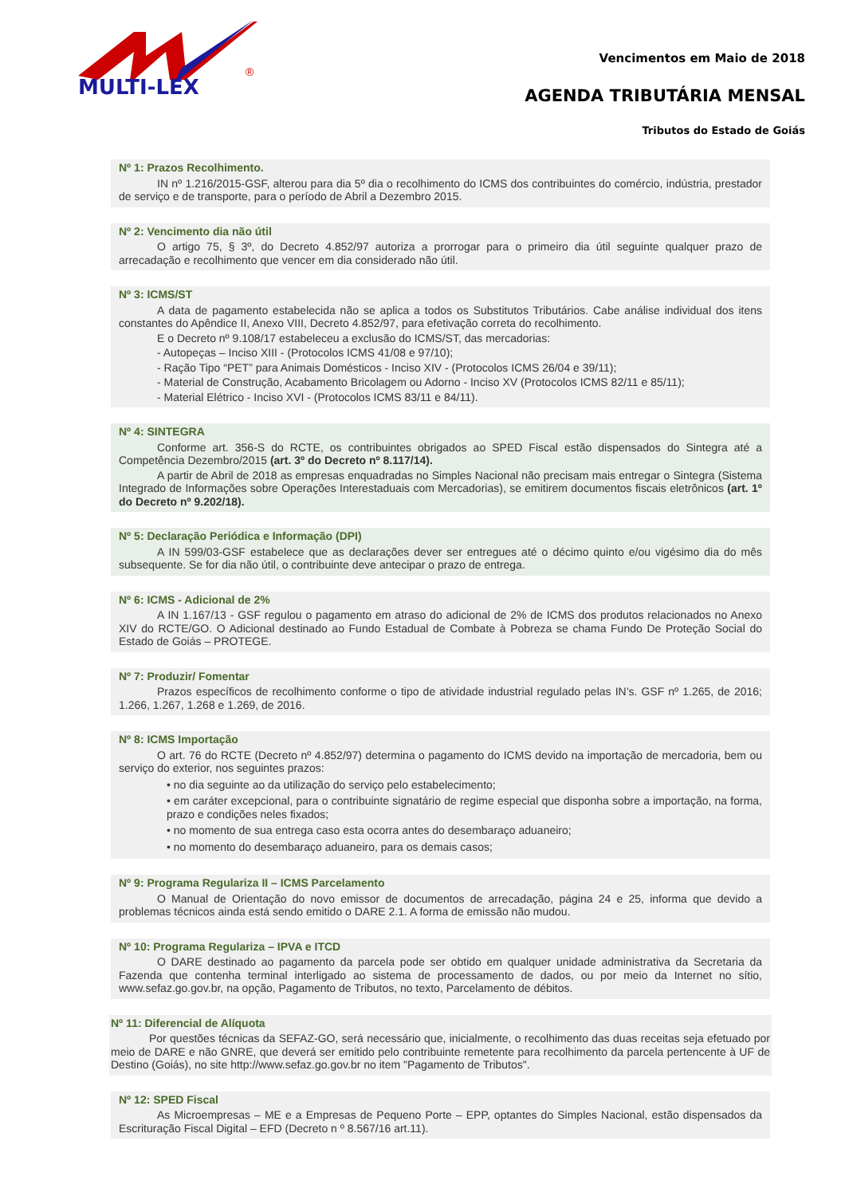MULTI-LEX
®
Vencimentos em Maio de 2018
AGENDA TRIBUTÁRIA MENSAL
Tributos do Estado de Goiás
Nº 1: Prazos Recolhimento.
IN nº 1.216/2015-GSF, alterou para dia 5º dia o recolhimento do ICMS dos contribuintes do comércio, indústria, prestador de serviço e de transporte, para o período de Abril a Dezembro 2015.
Nº 2: Vencimento dia não útil
O artigo 75, § 3º, do Decreto 4.852/97 autoriza a prorrogar para o primeiro dia útil seguinte qualquer prazo de arrecadação e recolhimento que vencer em dia considerado não útil.
Nº 3: ICMS/ST
A data de pagamento estabelecida não se aplica a todos os Substitutos Tributários. Cabe análise individual dos itens constantes do Apêndice II, Anexo VIII, Decreto 4.852/97, para efetivação correta do recolhimento.
E o Decreto nº 9.108/17 estabeleceu a exclusão do ICMS/ST, das mercadorias:
- Autopeças – Inciso XIII - (Protocolos ICMS 41/08 e 97/10);
- Ração Tipo “PET” para Animais Domésticos - Inciso XIV - (Protocolos ICMS 26/04 e 39/11);
- Material de Construção, Acabamento Bricolagem ou Adorno - Inciso XV (Protocolos ICMS 82/11 e 85/11);
- Material Elétrico - Inciso XVI - (Protocolos ICMS 83/11 e 84/11).
Nº 4: SINTEGRA
Conforme art. 356-S do RCTE, os contribuintes obrigados ao SPED Fiscal estão dispensados do Sintegra até a Competência Dezembro/2015 (art. 3º do Decreto nº 8.117/14).
A partir de Abril de 2018 as empresas enquadradas no Simples Nacional não precisam mais entregar o Sintegra (Sistema Integrado de Informações sobre Operações Interestaduais com Mercadorias), se emitirem documentos fiscais eletrônicos (art. 1º do Decreto nº 9.202/18).
Nº 5: Declaração Periódica e Informação (DPI)
A IN 599/03-GSF estabelece que as declarações dever ser entregues até o décimo quinto e/ou vigésimo dia do mês subsequente. Se for dia não útil, o contribuinte deve antecipar o prazo de entrega.
Nº 6: ICMS - Adicional de 2%
A IN 1.167/13 - GSF regulou o pagamento em atraso do adicional de 2% de ICMS dos produtos relacionados no Anexo XIV do RCTE/GO. O Adicional destinado ao Fundo Estadual de Combate à Pobreza se chama Fundo De Proteção Social do Estado de Goiás – PROTEGE.
Nº 7: Produzir/ Fomentar
Prazos específicos de recolhimento conforme o tipo de atividade industrial regulado pelas IN’s. GSF nº 1.265, de 2016; 1.266, 1.267, 1.268 e 1.269, de 2016.
Nº 8: ICMS Importação
O art. 76 do RCTE (Decreto nº 4.852/97) determina o pagamento do ICMS devido na importação de mercadoria, bem ou serviço do exterior, nos seguintes prazos:
• no dia seguinte ao da utilização do serviço pelo estabelecimento;
• em caráter excepcional, para o contribuinte signatário de regime especial que disponha sobre a importação, na forma, prazo e condições neles fixados;
• no momento de sua entrega caso esta ocorra antes do desembaraço aduaneiro;
• no momento do desembaraço aduaneiro, para os demais casos;
Nº 9: Programa Regulariza II – ICMS Parcelamento
O Manual de Orientação do novo emissor de documentos de arrecadação, página 24 e 25, informa que devido a problemas técnicos ainda está sendo emitido o DARE 2.1. A forma de emissão não mudou.
Nº 10: Programa Regulariza – IPVA e ITCD
O DARE destinado ao pagamento da parcela pode ser obtido em qualquer unidade administrativa da Secretaria da Fazenda que contenha terminal interligado ao sistema de processamento de dados, ou por meio da Internet no sítio, www.sefaz.go.gov.br, na opção, Pagamento de Tributos, no texto, Parcelamento de débitos.
Nº 11: Diferencial de Alíquota
Por questões técnicas da SEFAZ-GO, será necessário que, inicialmente, o recolhimento das duas receitas seja efetuado por meio de DARE e não GNRE, que deverá ser emitido pelo contribuinte remetente para recolhimento da parcela pertencente à UF de Destino (Goiás), no site http://www.sefaz.go.gov.br no item "Pagamento de Tributos".
Nº 12: SPED Fiscal
As Microempresas – ME e a Empresas de Pequeno Porte – EPP, optantes do Simples Nacional, estão dispensados da Escrituração Fiscal Digital – EFD (Decreto n º 8.567/16 art.11).